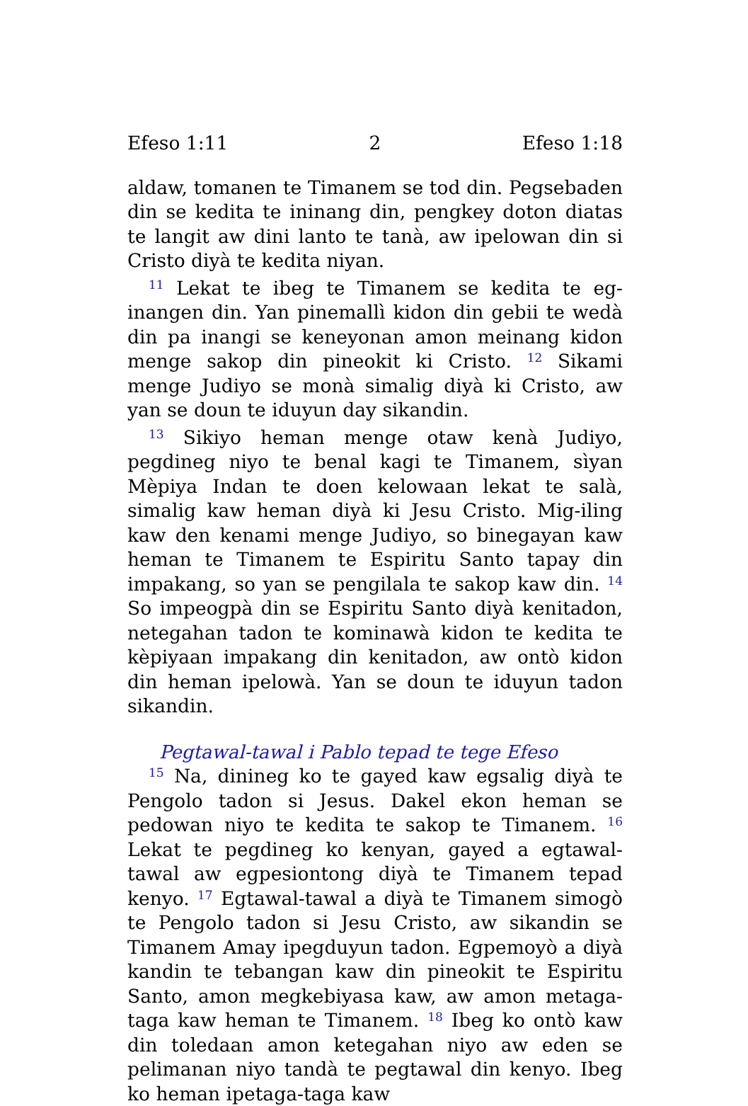Efeso 1:11 2 Efeso 1:18
aldaw, tomanen te Timanem se tod din. Pegsebaden din se kedita te ininang din, pengkey doton diatas te langit aw dini lanto te tanà, aw ipelowan din si Cristo diyà te kedita niyan.
<sup>11</sup> Lekat te ibeg te Timanem se kedita te eg-inangen din. Yan pinemallì kidon din gebii te wedà din pa inangi se keneyonan amon meinang kidon menge sakop din pineokit ki Cristo. <sup>12</sup> Sikami menge Judiyo se monà simalig diyà ki Cristo, aw yan se doun te iduyun day sikandin.
<sup>13</sup> Sikiyo heman menge otaw kenà Judiyo, pegdineg niyo te benal kagi te Timanem, sìyan Mèpiya Indan te doen kelowaan lekat te salà, simalig kaw heman diyà ki Jesu Cristo. Mig-iling kaw den kenami menge Judiyo, so binegayan kaw heman te Timanem te Espiritu Santo tapay din impakang, so yan se pengilala te sakop kaw din. <sup>14</sup> So impeogpà din se Espiritu Santo diyà kenitadon, netegahan tadon te kominawà kidon te kedita te kèpiyaan impakang din kenitadon, aw ontò kidon din heman ipelowà. Yan se doun te iduyun tadon sikandin.
Pegtawal-tawal i Pablo tepad te tege Efeso
<sup>15</sup> Na, dinineg ko te gayed kaw egsalig diyà te Pengolo tadon si Jesus. Dakel ekon heman se pedowan niyo te kedita te sakop te Timanem. <sup>16</sup> Lekat te pegdineg ko kenyan, gayed a egtawal-tawal aw egpesiontong diyà te Timanem tepad kenyo. <sup>17</sup> Egtawal-tawal a diyà te Timanem simogò te Pengolo tadon si Jesu Cristo, aw sikandin se Timanem Amay ipegduyun tadon. Egpemoyò a diyà kandin te tebangan kaw din pineokit te Espiritu Santo, amon megkebiyasa kaw, aw amon metaga-taga kaw heman te Timanem. <sup>18</sup> Ibeg ko ontò kaw din toledaan amon ketegahan niyo aw eden se pelimanan niyo tandà te pegtawal din kenyo. Ibeg ko heman ipetaga-taga kaw